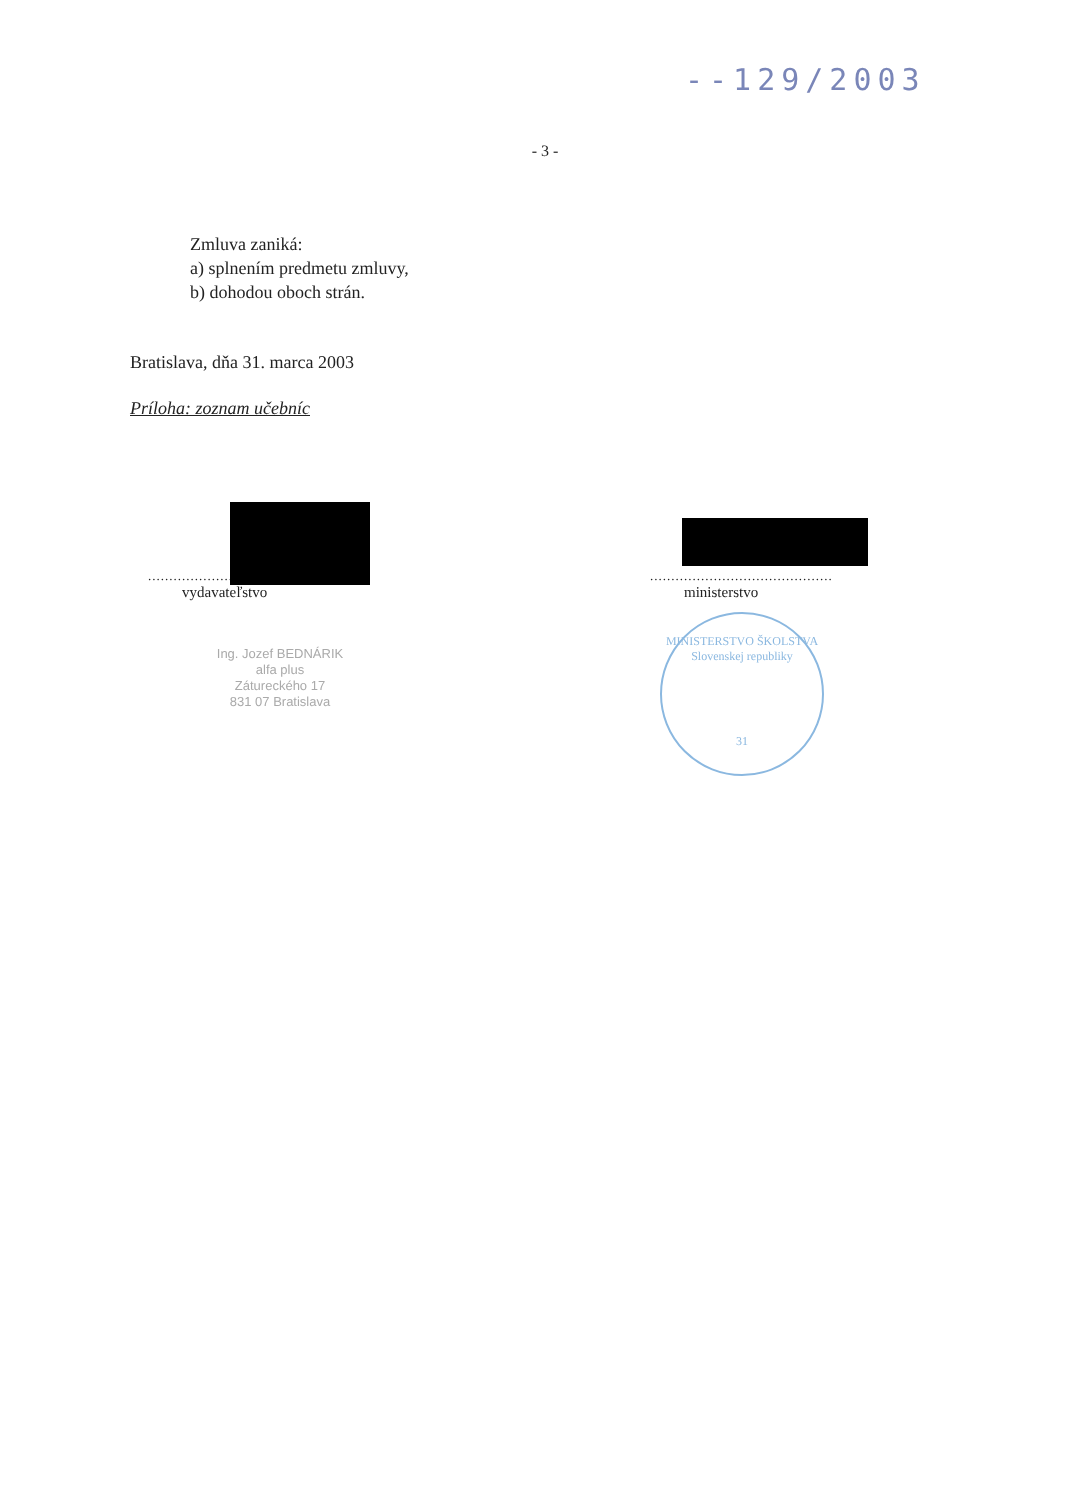--129/2003
- 3 -
Zmluva zaniká:
a) splnením predmetu zmluvy,
b) dohodou oboch strán.
Bratislava, dňa 31. marca 2003
Príloha: zoznam učebníc
.................................
vydavateľstvo
...........................................
ministerstvo
Ing. Jozef BEDNÁRIK
alfa plus
Zátureckého 17
831 07 Bratislava
MINISTERSTVO ŠKOLSTVA
Slovenskej republiky
31